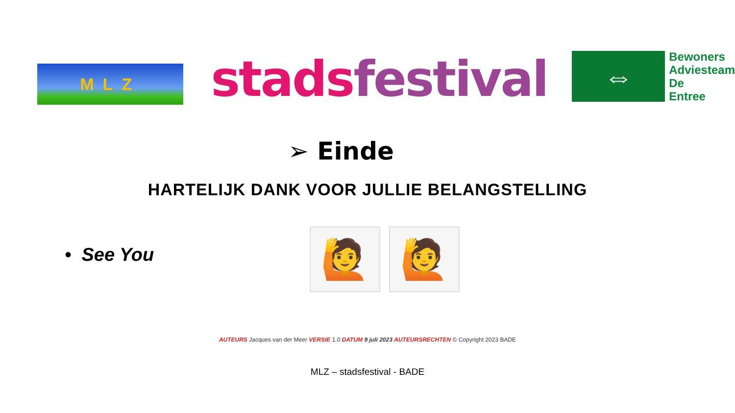MLZ
stads festival
⇔
Bewoners
Adviesteam
De
Entree
➢ Einde
HARTELIJK DANK VOOR JULLIE BELANGSTELLING
• See You
🙋 🙋
AUTEURS Jacques van der Meer VERSIE 1.0 DATUM 9 juli 2023 AUTEURSRECHTEN © Copyright 2023 BADE
MLZ – stadsfestival - BADE